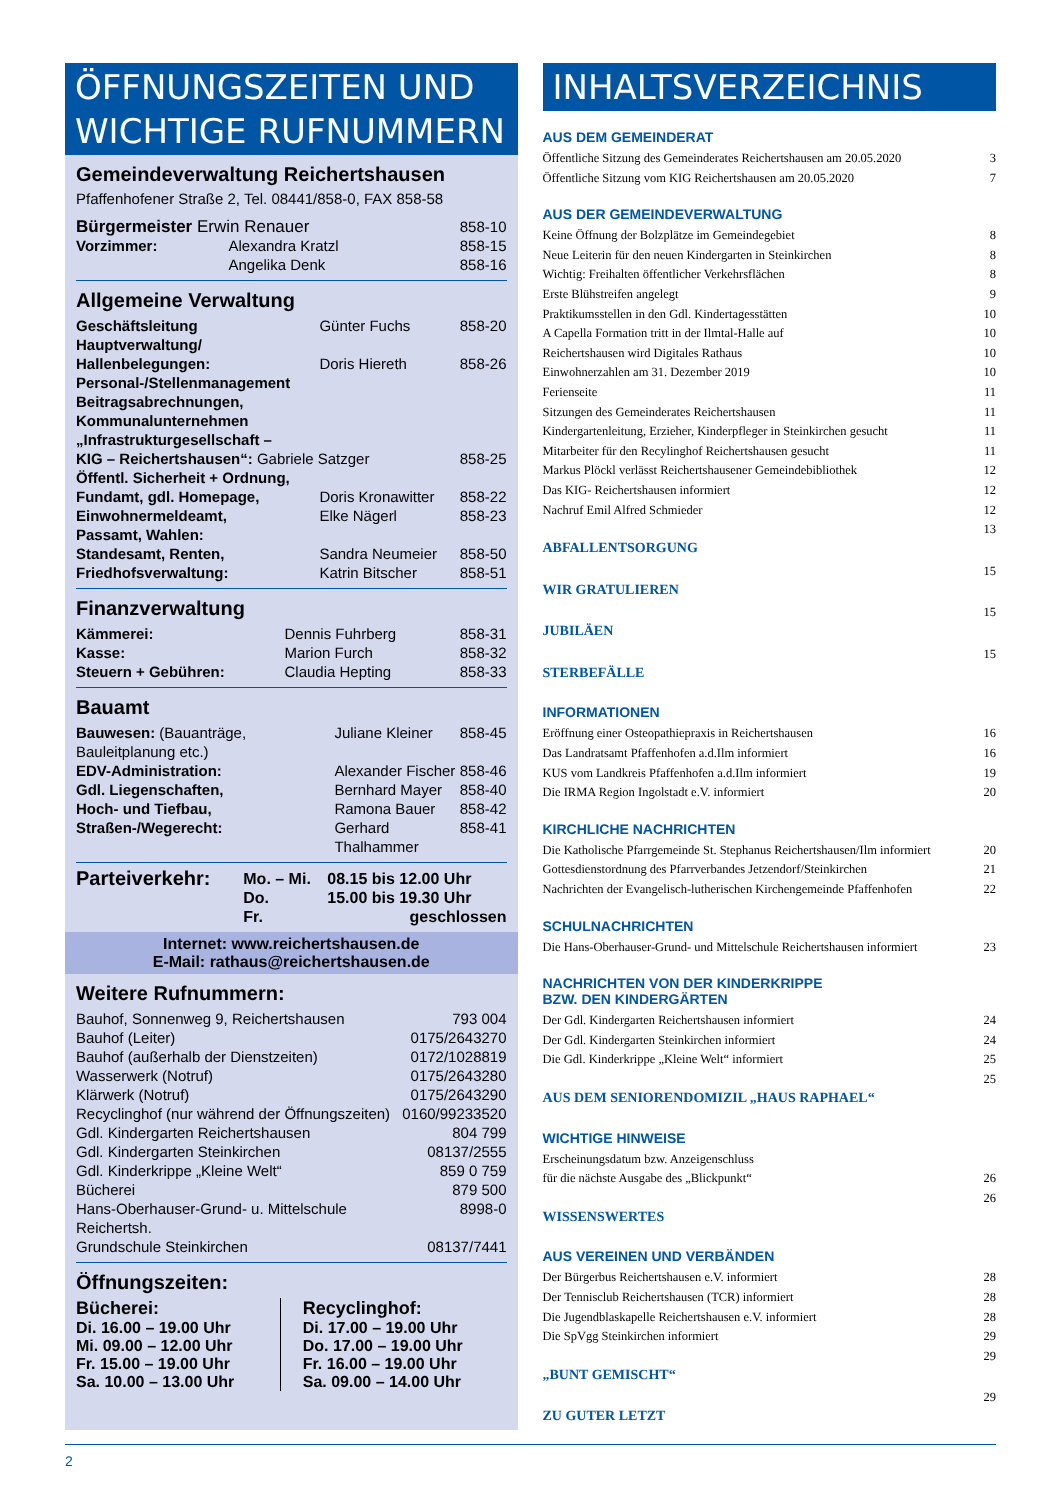ÖFFNUNGSZEITEN UND WICHTIGE RUFNUMMERN
Gemeindeverwaltung Reichertshausen
Pfaffenhofener Straße 2, Tel. 08441/858-0, FAX 858-58
| Bürgermeister Erwin Renauer | | 858-10 |
| Vorzimmer: | Alexandra Kratzl | 858-15 |
| | Angelika Denk | 858-16 |
Allgemeine Verwaltung
| Geschäftsleitung | Günter Fuchs | 858-20 |
| Hauptverwaltung/ Hallenbelegungen: | Doris Hiereth | 858-26 |
| Personal-/Stellenmanagement Beitragsabrechnungen, Kommunalunternehmen „Infrastrukturgesellschaft – KIG – Reichertshausen“: Gabriele Satzger | | 858-25 |
| Öffentl. Sicherheit + Ordnung, Fundamt, gdl. Homepage, | Doris Kronawitter | 858-22 |
| Einwohnermeldeamt, Passamt, Wahlen: | Elke Nägerl | 858-23 |
| Standesamt, Renten, | Sandra Neumeier | 858-50 |
| Friedhofsverwaltung: | Katrin Bitscher | 858-51 |
Finanzverwaltung
| Kämmerei: | Dennis Fuhrberg | 858-31 |
| Kasse: | Marion Furch | 858-32 |
| Steuern + Gebühren: | Claudia Hepting | 858-33 |
Bauamt
| Bauwesen: (Bauanträge, Bauleitplanung etc.) | Juliane Kleiner | 858-45 |
| EDV-Administration: | Alexander Fischer | 858-46 |
| Gdl. Liegenschaften, | Bernhard Mayer | 858-40 |
| Hoch- und Tiefbau, | Ramona Bauer | 858-42 |
| Straßen-/Wegerecht: | Gerhard Thalhammer | 858-41 |
| Parteiverkehr: | Mo. – Mi. | 08.15 bis 12.00 Uhr |
| | Do. | 15.00 bis 19.30 Uhr |
| | Fr. | geschlossen |
Internet: www.reichertshausen.de
E-Mail: rathaus@reichertshausen.de
Weitere Rufnummern:
| Bauhof, Sonnenweg 9, Reichertshausen | 793 004 |
| Bauhof (Leiter) | 0175/2643270 |
| Bauhof (außerhalb der Dienstzeiten) | 0172/1028819 |
| Wasserwerk (Notruf) | 0175/2643280 |
| Klärwerk (Notruf) | 0175/2643290 |
| Recyclinghof (nur während der Öffnungszeiten) | 0160/99233520 |
| Gdl. Kindergarten Reichertshausen | 804 799 |
| Gdl. Kindergarten Steinkirchen | 08137/2555 |
| Gdl. Kinderkrippe „Kleine Welt“ | 859 0 759 |
| Bücherei | 879 500 |
| Hans-Oberhauser-Grund- u. Mittelschule Reichertsh. | 8998-0 |
| Grundschule Steinkirchen | 08137/7441 |
Öffnungszeiten:
Bücherei:
Di. 16.00 – 19.00 Uhr
Mi. 09.00 – 12.00 Uhr
Fr. 15.00 – 19.00 Uhr
Sa. 10.00 – 13.00 Uhr
Recyclinghof:
Di. 17.00 – 19.00 Uhr
Do. 17.00 – 19.00 Uhr
Fr. 16.00 – 19.00 Uhr
Sa. 09.00 – 14.00 Uhr
INHALTSVERZEICHNIS
AUS DEM GEMEINDERAT
| Öffentliche Sitzung des Gemeinderates Reichertshausen am 20.05.2020 | 3 |
| Öffentliche Sitzung vom KIG Reichertshausen am 20.05.2020 | 7 |
AUS DER GEMEINDEVERWALTUNG
| Keine Öffnung der Bolzplätze im Gemeindegebiet | 8 |
| Neue Leiterin für den neuen Kindergarten in Steinkirchen | 8 |
| Wichtig: Freihalten öffentlicher Verkehrsflächen | 8 |
| Erste Blühstreifen angelegt | 9 |
| Praktikumsstellen in den Gdl. Kindertagesstätten | 10 |
| A Capella Formation tritt in der Ilmtal-Halle auf | 10 |
| Reichertshausen wird Digitales Rathaus | 10 |
| Einwohnerzahlen am 31. Dezember 2019 | 10 |
| Ferienseite | 11 |
| Sitzungen des Gemeinderates Reichertshausen | 11 |
| Kindergartenleitung, Erzieher, Kinderpfleger in Steinkirchen gesucht | 11 |
| Mitarbeiter für den Recylinghof Reichertshausen gesucht | 11 |
| Markus Plöckl verlässt Reichertshausener Gemeindebibliothek | 12 |
| Das KIG- Reichertshausen informiert | 12 |
| Nachruf Emil Alfred Schmieder | 12 |
| ABFALLENTSORGUNG | 13 |
| WIR GRATULIEREN | 15 |
| JUBILÄEN | 15 |
| STERBEFÄLLE | 15 |
INFORMATIONEN
| Eröffnung einer Osteopathiepraxis in Reichertshausen | 16 |
| Das Landratsamt Pfaffenhofen a.d.Ilm informiert | 16 |
| KUS vom Landkreis Pfaffenhofen a.d.Ilm informiert | 19 |
| Die IRMA Region Ingolstadt e.V. informiert | 20 |
KIRCHLICHE NACHRICHTEN
| Die Katholische Pfarrgemeinde St. Stephanus Reichertshausen/Ilm informiert | 20 |
| Gottesdienstordnung des Pfarrverbandes Jetzendorf/Steinkirchen | 21 |
| Nachrichten der Evangelisch-lutherischen Kirchengemeinde Pfaffenhofen | 22 |
SCHULNACHRICHTEN
| Die Hans-Oberhauser-Grund- und Mittelschule Reichertshausen informiert | 23 |
NACHRICHTEN VON DER KINDERKRIPPE
BZW. DEN KINDERGÄRTEN
| Der Gdl. Kindergarten Reichertshausen informiert | 24 |
| Der Gdl. Kindergarten Steinkirchen informiert | 24 |
| Die Gdl. Kinderkrippe „Kleine Welt“ informiert | 25 |
| AUS DEM SENIORENDOMIZIL „HAUS RAPHAEL“ | 25 |
WICHTIGE HINWEISE
| Erscheinungsdatum bzw. Anzeigenschluss für die nächste Ausgabe des „Blickpunkt“ | 26 |
| WISSENSWERTES | 26 |
AUS VEREINEN UND VERBÄNDEN
| Der Bürgerbus Reichertshausen e.V. informiert | 28 |
| Der Tennisclub Reichertshausen (TCR) informiert | 28 |
| Die Jugendblaskapelle Reichertshausen e.V. informiert | 28 |
| Die SpVgg Steinkirchen informiert | 29 |
| „BUNT GEMISCHT“ | 29 |
| ZU GUTER LETZT | 29 |
2